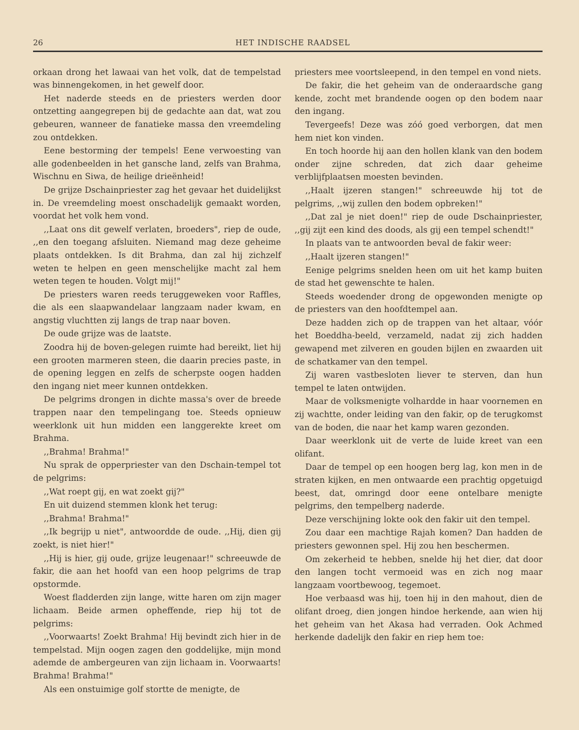26 HET INDISCHE RAADSEL
orkaan drong het lawaai van het volk, dat de tempelstad was binnengekomen, in het gewelf door.
Het naderde steeds en de priesters werden door ontzetting aangegrepen bij de gedachte aan dat, wat zou gebeuren, wanneer de fanatieke massa den vreemdeling zou ontdekken.
Eene bestorming der tempels! Eene verwoesting van alle godenbeelden in het gansche land, zelfs van Brahma, Wischnu en Siwa, de heilige drieënheid!
De grijze Dschainpriester zag het gevaar het duidelijkst in. De vreemdeling moest onschadelijk gemaakt worden, voordat het volk hem vond.
,,Laat ons dit gewelf verlaten, broeders", riep de oude, ,,en den toegang afsluiten. Niemand mag deze geheime plaats ontdekken. Is dit Brahma, dan zal hij zichzelf weten te helpen en geen menschelijke macht zal hem weten tegen te houden. Volgt mij!"
De priesters waren reeds teruggeweken voor Raffles, die als een slaapwandelaar langzaam nader kwam, en angstig vluchtten zij langs de trap naar boven.
De oude grijze was de laatste.
Zoodra hij de boven-gelegen ruimte had bereikt, liet hij een grooten marmeren steen, die daarin precies paste, in de opening leggen en zelfs de scherpste oogen hadden den ingang niet meer kunnen ontdekken.
De pelgrims drongen in dichte massa's over de breede trappen naar den tempelingang toe. Steeds opnieuw weerklonk uit hun midden een langgerekte kreet om Brahma.
,,Brahma! Brahma!"
Nu sprak de opperpriester van den Dschain-tempel tot de pelgrims:
,,Wat roept gij, en wat zoekt gij?"
En uit duizend stemmen klonk het terug:
,,Brahma! Brahma!"
,,Ik begrijp u niet", antwoordde de oude. ,,Hij, dien gij zoekt, is niet hier!"
,,Hij is hier, gij oude, grijze leugenaar!" schreeuwde de fakir, die aan het hoofd van een hoop pelgrims de trap opstormde.
Woest fladderden zijn lange, witte haren om zijn mager lichaam. Beide armen opheffende, riep hij tot de pelgrims:
,,Voorwaarts! Zoekt Brahma! Hij bevindt zich hier in de tempelstad. Mijn oogen zagen den goddelijke, mijn mond ademde de ambergeuren van zijn lichaam in. Voorwaarts! Brahma! Brahma!"
Als een onstuimige golf stortte de menigte, de
priesters mee voortsleepend, in den tempel en vond niets.
De fakir, die het geheim van de onderaardsche gang kende, zocht met brandende oogen op den bodem naar den ingang.
Tevergeefs! Deze was zóó goed verborgen, dat men hem niet kon vinden.
En toch hoorde hij aan den hollen klank van den bodem onder zijne schreden, dat zich daar geheime verblijfplaatsen moesten bevinden.
,,Haalt ijzeren stangen!" schreeuwde hij tot de pelgrims, ,,wij zullen den bodem opbreken!"
,,Dat zal je niet doen!" riep de oude Dschainpriester, ,,gij zijt een kind des doods, als gij een tempel schendt!"
In plaats van te antwoorden beval de fakir weer:
,,Haalt ijzeren stangen!"
Eenige pelgrims snelden heen om uit het kamp buiten de stad het gewenschte te halen.
Steeds woedender drong de opgewonden menigte op de priesters van den hoofdtempel aan.
Deze hadden zich op de trappen van het altaar, vóór het Boeddha-beeld, verzameld, nadat zij zich hadden gewapend met zilveren en gouden bijlen en zwaarden uit de schatkamer van den tempel.
Zij waren vastbesloten liever te sterven, dan hun tempel te laten ontwijden.
Maar de volksmenigte volhardde in haar voornemen en zij wachtte, onder leiding van den fakir, op de terugkomst van de boden, die naar het kamp waren gezonden.
Daar weerklonk uit de verte de luide kreet van een olifant.
Daar de tempel op een hoogen berg lag, kon men in de straten kijken, en men ontwaarde een prachtig opgetuigd beest, dat, omringd door eene ontelbare menigte pelgrims, den tempelberg naderde.
Deze verschijning lokte ook den fakir uit den tempel.
Zou daar een machtige Rajah komen? Dan hadden de priesters gewonnen spel. Hij zou hen beschermen.
Om zekerheid te hebben, snelde hij het dier, dat door den langen tocht vermoeid was en zich nog maar langzaam voortbewoog, tegemoet.
Hoe verbaasd was hij, toen hij in den mahout, dien de olifant droeg, dien jongen hindoe herkende, aan wien hij het geheim van het Akasa had verraden. Ook Achmed herkende dadelijk den fakir en riep hem toe: